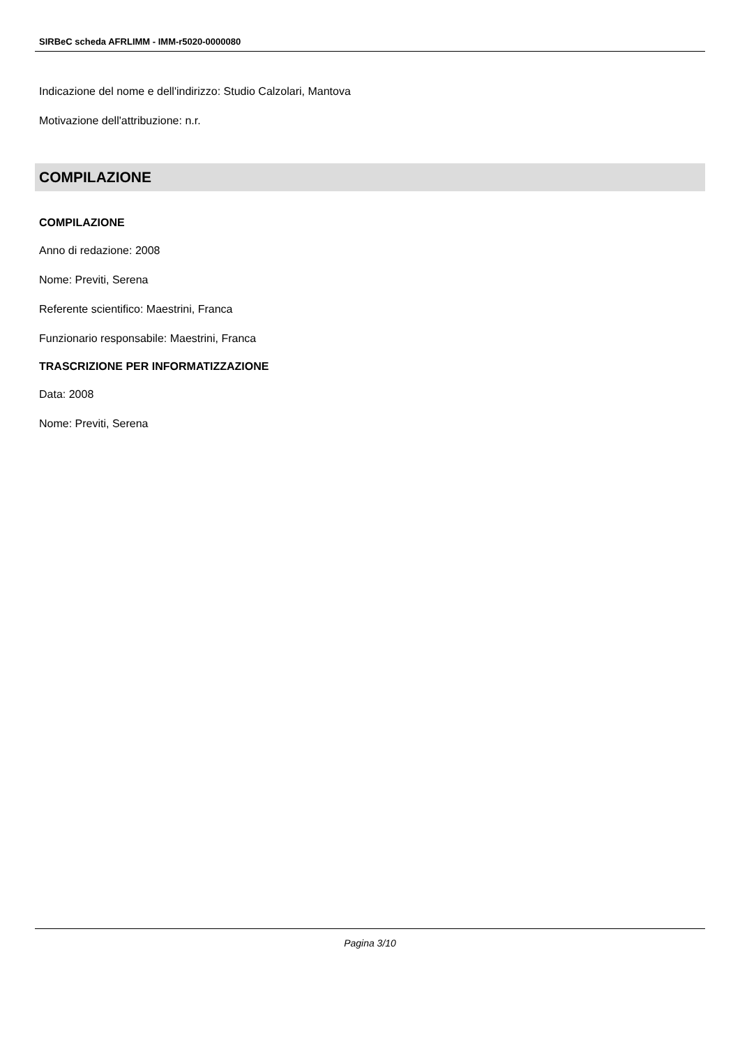SIRBeC scheda AFRLIMM - IMM-r5020-0000080
Indicazione del nome e dell'indirizzo: Studio Calzolari, Mantova
Motivazione dell'attribuzione: n.r.
COMPILAZIONE
COMPILAZIONE
Anno di redazione: 2008
Nome: Previti, Serena
Referente scientifico: Maestrini, Franca
Funzionario responsabile: Maestrini, Franca
TRASCRIZIONE PER INFORMATIZZAZIONE
Data: 2008
Nome: Previti, Serena
Pagina 3/10